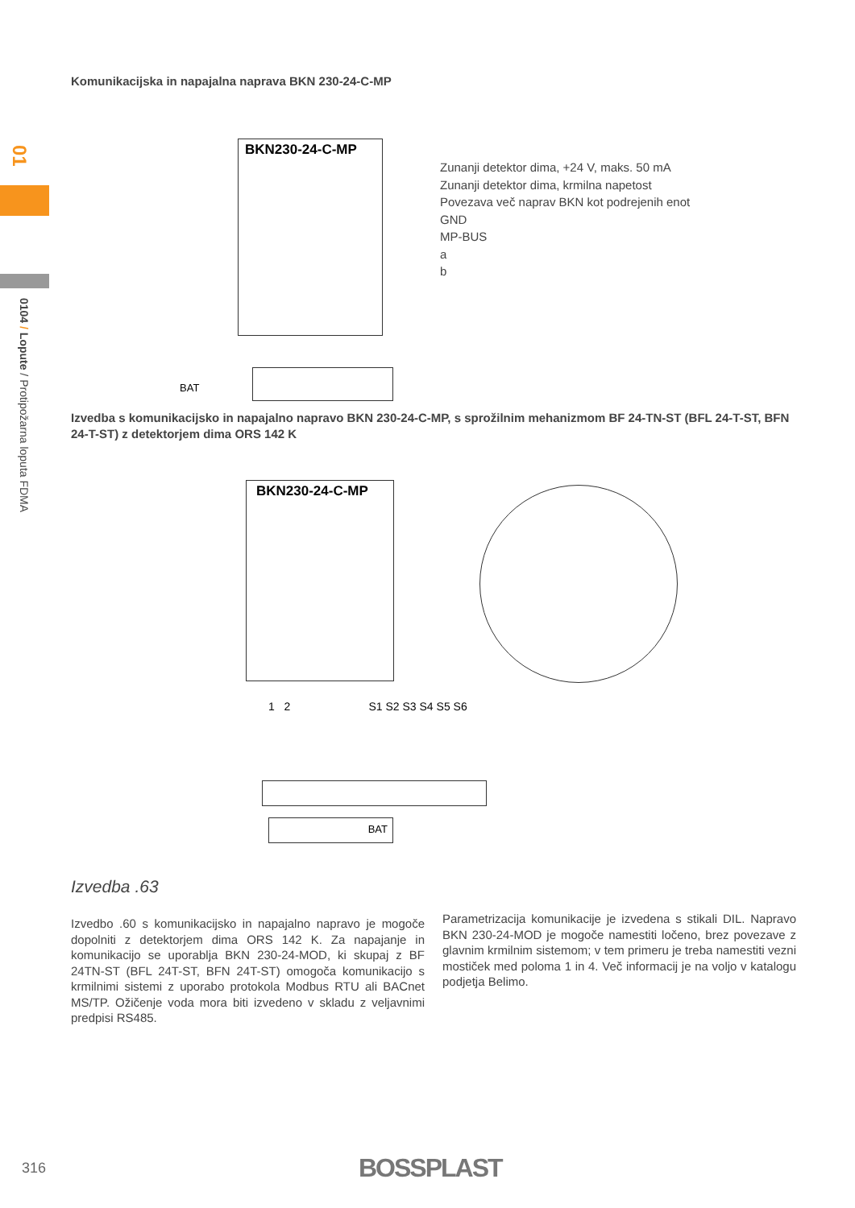01
0104 / Lopute / Protipožarna loputa FDMA
Komunikacijska in napajalna naprava BKN 230-24-C-MP
BKN230-24-C-MP
BAT
Zunanji detektor dima, +24 V, maks. 50 mA
Zunanji detektor dima, krmilna napetost
Povezava več naprav BKN kot podrejenih enot
GND
MP-BUS
a
b
Izvedba s komunikacijsko in napajalno napravo BKN 230-24-C-MP, s sprožilnim mehanizmom BF 24-TN-ST (BFL 24-T-ST, BFN 24-T-ST) z detektorjem dima ORS 142 K
BKN230-24-C-MP
1 2 S1 S2 S3 S4 S5 S6
BAT
Izvedba .63
Izvedbo .60 s komunikacijsko in napajalno napravo je mogoče dopolniti z detektorjem dima ORS 142 K. Za napajanje in komunikacijo se uporablja BKN 230-24-MOD, ki skupaj z BF 24TN-ST (BFL 24T-ST, BFN 24T-ST) omogoča komunikacijo s krmilnimi sistemi z uporabo protokola Modbus RTU ali BACnet MS/TP. Ožičenje voda mora biti izvedeno v skladu z veljavnimi predpisi RS485.
Parametrizacija komunikacije je izvedena s stikali DIL. Napravo BKN 230-24-MOD je mogoče namestiti ločeno, brez povezave z glavnim krmilnim sistemom; v tem primeru je treba namestiti vezni mostiček med poloma 1 in 4. Več informacij je na voljo v katalogu podjetja Belimo.
316 BOSSPLAST